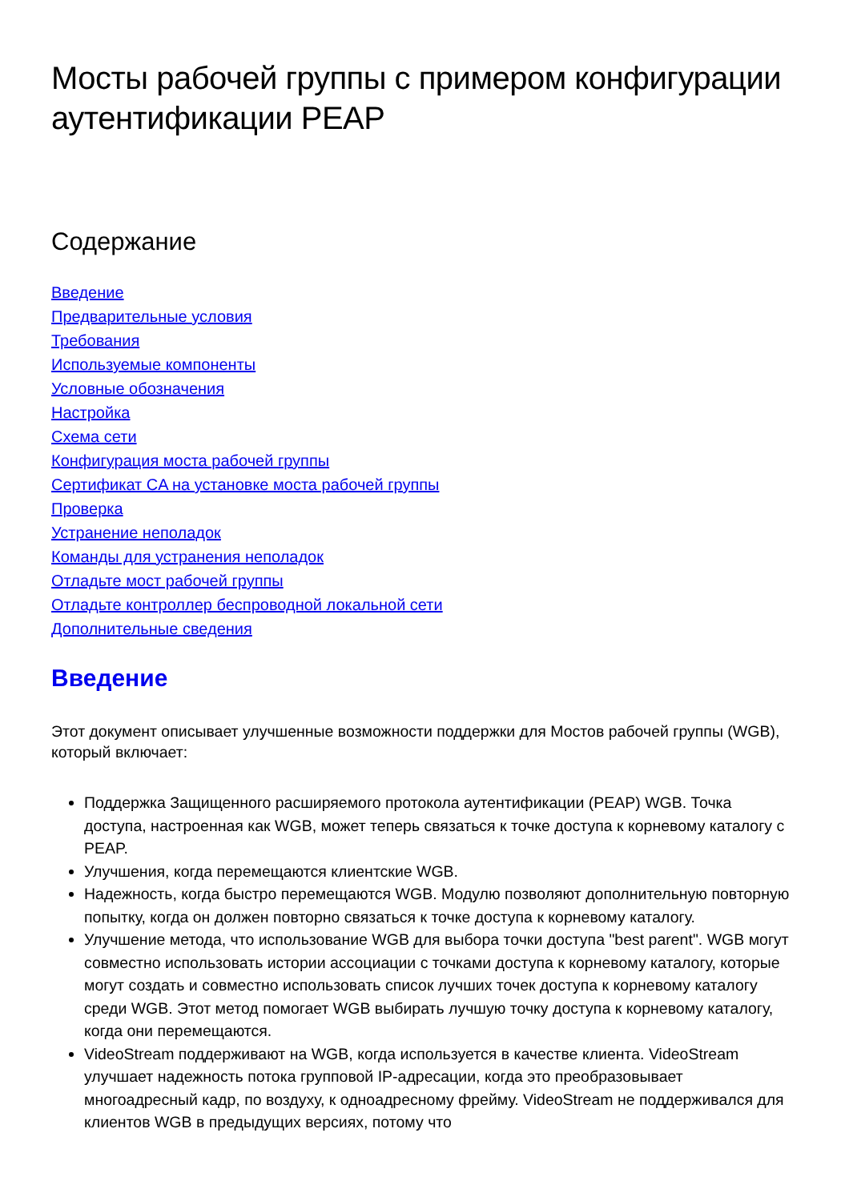Мосты рабочей группы с примером конфигурации аутентификации PEAP
Содержание
Введение
Предварительные условия
Требования
Используемые компоненты
Условные обозначения
Настройка
Схема сети
Конфигурация моста рабочей группы
Сертификат CA на установке моста рабочей группы
Проверка
Устранение неполадок
Команды для устранения неполадок
Отладьте мост рабочей группы
Отладьте контроллер беспроводной локальной сети
Дополнительные сведения
Введение
Этот документ описывает улучшенные возможности поддержки для Мостов рабочей группы (WGB), который включает:
Поддержка Защищенного расширяемого протокола аутентификации (PEAP) WGB. Точка доступа, настроенная как WGB, может теперь связаться к точке доступа к корневому каталогу с PEAP.
Улучшения, когда перемещаются клиентские WGB.
Надежность, когда быстро перемещаются WGB. Модулю позволяют дополнительную повторную попытку, когда он должен повторно связаться к точке доступа к корневому каталогу.
Улучшение метода, что использование WGB для выбора точки доступа "best parent". WGB могут совместно использовать истории ассоциации с точками доступа к корневому каталогу, которые могут создать и совместно использовать список лучших точек доступа к корневому каталогу среди WGB. Этот метод помогает WGB выбирать лучшую точку доступа к корневому каталогу, когда они перемещаются.
VideoStream поддерживают на WGB, когда используется в качестве клиента. VideoStream улучшает надежность потока групповой IP-адресации, когда это преобразовывает многоадресный кадр, по воздуху, к одноадресному фрейму. VideoStream не поддерживался для клиентов WGB в предыдущих версиях, потому что